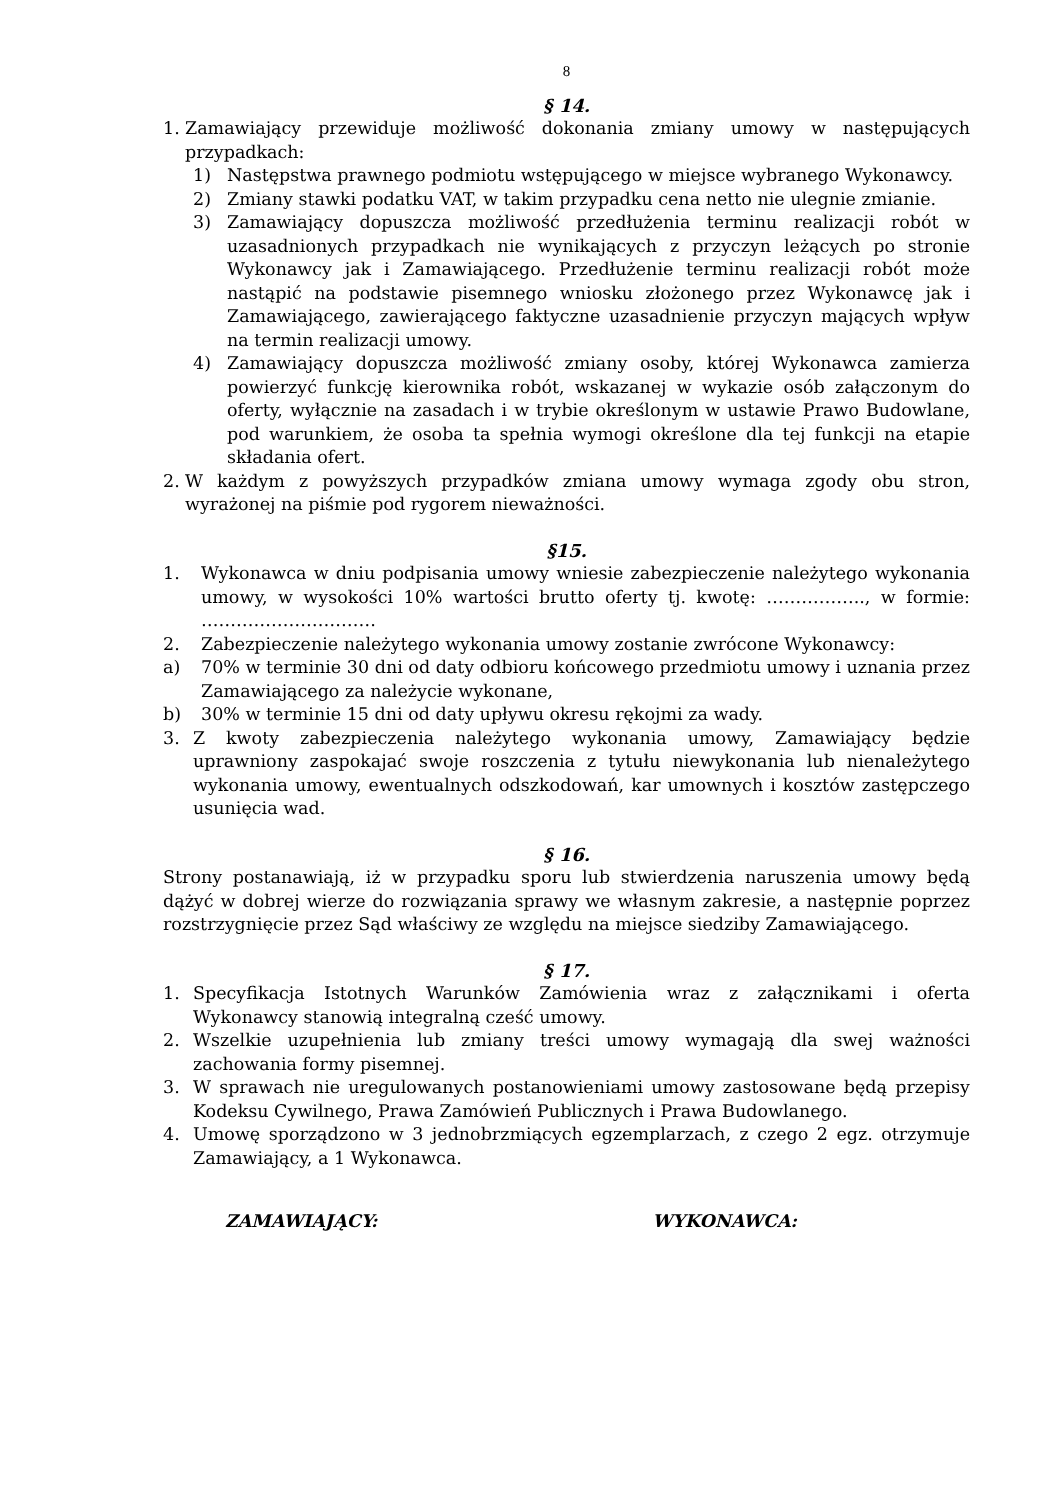8
§ 14.
1. Zamawiający przewiduje możliwość dokonania zmiany umowy w następujących przypadkach:
1) Następstwa prawnego podmiotu wstępującego w miejsce wybranego Wykonawcy.
2) Zmiany stawki podatku VAT, w takim przypadku cena netto nie ulegnie zmianie.
3) Zamawiający dopuszcza możliwość przedłużenia terminu realizacji robót w uzasadnionych przypadkach nie wynikających z przyczyn leżących po stronie Wykonawcy jak i Zamawiającego. Przedłużenie terminu realizacji robót może nastąpić na podstawie pisemnego wniosku złożonego przez Wykonawcę jak i Zamawiającego, zawierającego faktyczne uzasadnienie przyczyn mających wpływ na termin realizacji umowy.
4) Zamawiający dopuszcza możliwość zmiany osoby, której Wykonawca zamierza powierzyć funkcję kierownika robót, wskazanej w wykazie osób załączonym do oferty, wyłącznie na zasadach i w trybie określonym w ustawie Prawo Budowlane, pod warunkiem, że osoba ta spełnia wymogi określone dla tej funkcji na etapie składania ofert.
2. W każdym z powyższych przypadków zmiana umowy wymaga zgody obu stron, wyrażonej na piśmie pod rygorem nieważności.
§15.
1. Wykonawca w dniu podpisania umowy wniesie zabezpieczenie należytego wykonania umowy, w wysokości 10% wartości brutto oferty tj. kwotę: …………….., w formie: …………………………
2. Zabezpieczenie należytego wykonania umowy zostanie zwrócone Wykonawcy:
a) 70% w terminie 30 dni od daty odbioru końcowego przedmiotu umowy i uznania przez Zamawiającego za należycie wykonane,
b) 30% w terminie 15 dni od daty upływu okresu rękojmi za wady.
3. Z kwoty zabezpieczenia należytego wykonania umowy, Zamawiający będzie uprawniony zaspokajać swoje roszczenia z tytułu niewykonania lub nienależytego wykonania umowy, ewentualnych odszkodowań, kar umownych i kosztów zastępczego usunięcia wad.
§ 16.
Strony postanawiają, iż w przypadku sporu lub stwierdzenia naruszenia umowy będą dążyć w dobrej wierze do rozwiązania sprawy we własnym zakresie, a następnie poprzez rozstrzygnięcie przez Sąd właściwy ze względu na miejsce siedziby Zamawiającego.
§ 17.
1. Specyfikacja Istotnych Warunków Zamówienia wraz z załącznikami i oferta Wykonawcy stanowią integralną cześć umowy.
2. Wszelkie uzupełnienia lub zmiany treści umowy wymagają dla swej ważności zachowania formy pisemnej.
3. W sprawach nie uregulowanych postanowieniami umowy zastosowane będą przepisy Kodeksu Cywilnego, Prawa Zamówień Publicznych i Prawa Budowlanego.
4. Umowę sporządzono w 3 jednobrzmiących egzemplarzach, z czego 2 egz. otrzymuje Zamawiający, a 1 Wykonawca.
ZAMAWIAJĄCY: WYKONAWCA: